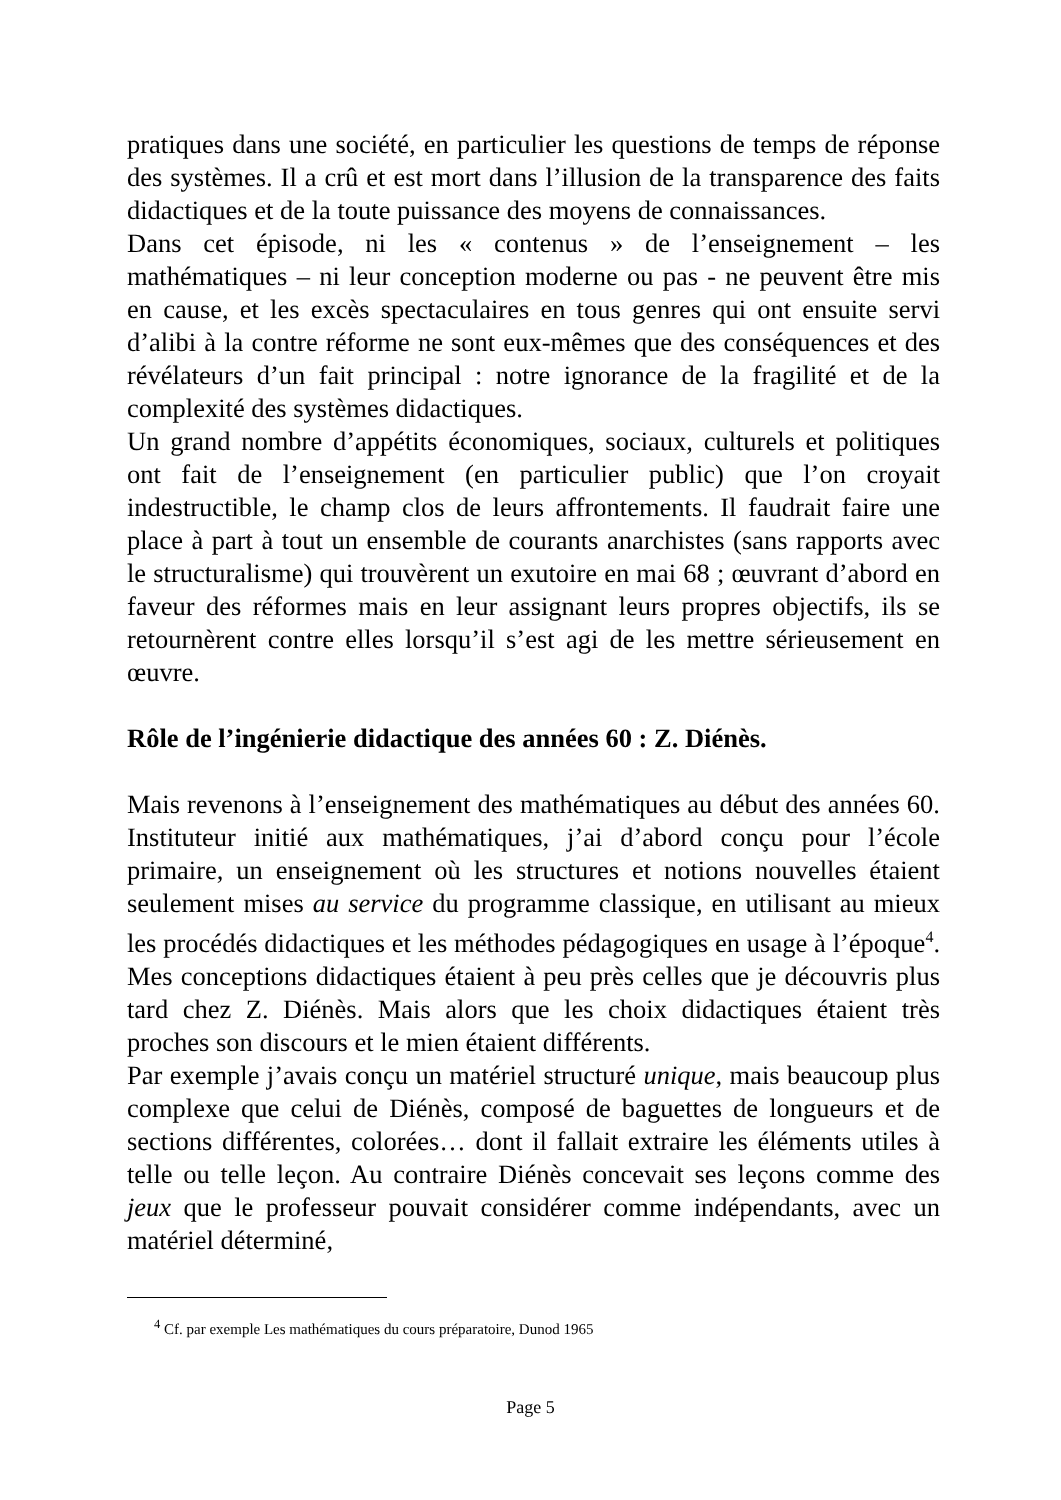pratiques dans une société, en particulier les questions de temps de réponse des systèmes. Il a crû et est mort dans l’illusion de la transparence des faits didactiques et de la toute puissance des moyens de connaissances.
Dans cet épisode, ni les « contenus » de l’enseignement – les mathématiques – ni leur conception moderne ou pas - ne peuvent être mis en cause, et les excès spectaculaires en tous genres qui ont ensuite servi d’alibi à la contre réforme ne sont eux-mêmes que des conséquences et des révélateurs d’un fait principal : notre ignorance de la fragilité et de la complexité des systèmes didactiques.
Un grand nombre d’appétits économiques, sociaux, culturels et politiques ont fait de l’enseignement (en particulier public) que l’on croyait indestructible, le champ clos de leurs affrontements. Il faudrait faire une place à part à tout un ensemble de courants anarchistes (sans rapports avec le structuralisme) qui trouvèrent un exutoire en mai 68 ; œuvrant d’abord en faveur des réformes mais en leur assignant leurs propres objectifs, ils se retournèrent contre elles lorsqu’il s’est agi de les mettre sérieusement en œuvre.
Rôle de l’ingénierie didactique des années 60 : Z. Diénès.
Mais revenons à l’enseignement des mathématiques au début des années 60. Instituteur initié aux mathématiques, j’ai d’abord conçu pour l’école primaire, un enseignement où les structures et notions nouvelles étaient seulement mises au service du programme classique, en utilisant au mieux les procédés didactiques et les méthodes pédagogiques en usage à l’époque<sup>4</sup>. Mes conceptions didactiques étaient à peu près celles que je découvris plus tard chez Z. Diénès. Mais alors que les choix didactiques étaient très proches son discours et le mien étaient différents.
Par exemple j’avais conçu un matériel structuré unique, mais beaucoup plus complexe que celui de Diénès, composé de baguettes de longueurs et de sections différentes, colorées… dont il fallait extraire les éléments utiles à telle ou telle leçon. Au contraire Diénès concevait ses leçons comme des jeux que le professeur pouvait considérer comme indépendants, avec un matériel déterminé,
<sup>4</sup> Cf. par exemple Les mathématiques du cours préparatoire, Dunod 1965
Page 5